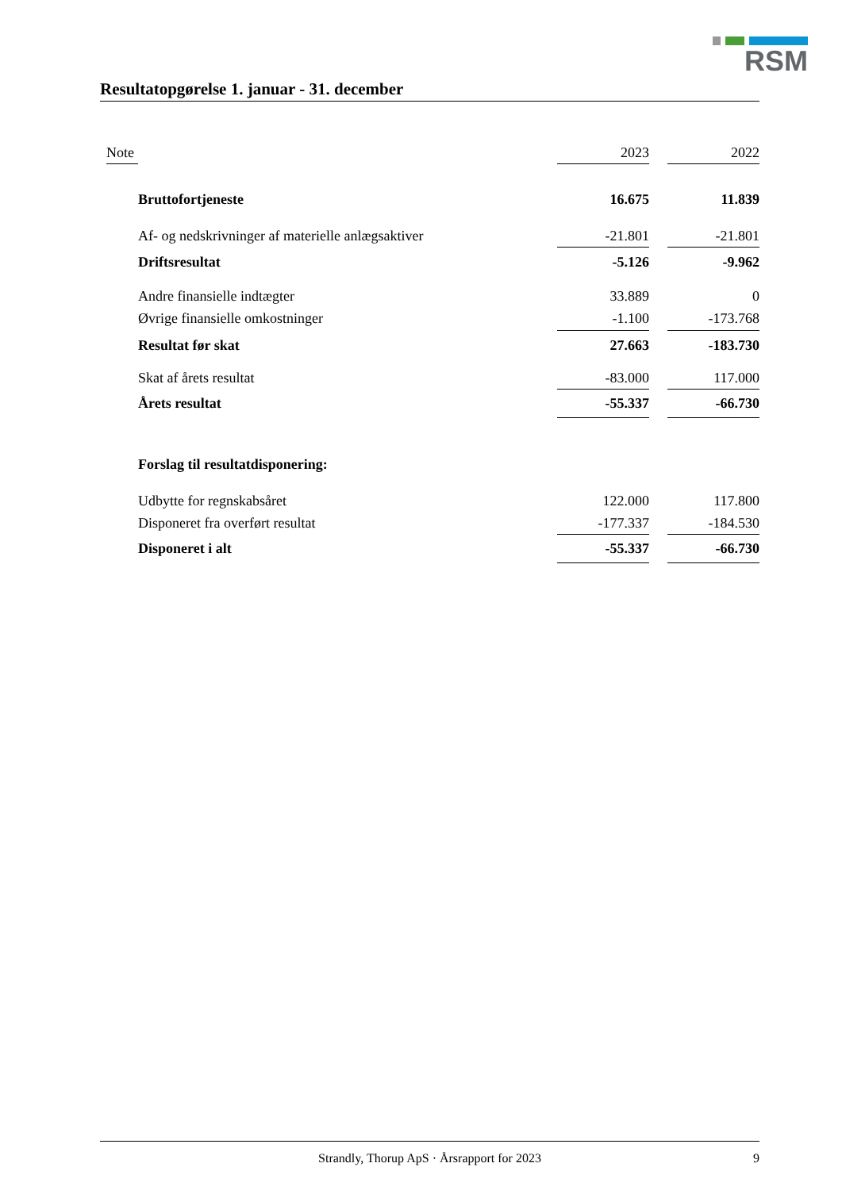RSM
Resultatopgørelse 1. januar - 31. december
| | Note | | | 2023 | | 2022 |
| --- | --- | --- | --- | --- | --- | --- |
| | | | Bruttofortjeneste | 16.675 | | 11.839 |
| | | | Af- og nedskrivninger af materielle anlægsaktiver | -21.801 | | -21.801 |
| | | | Driftsresultat | -5.126 | | -9.962 |
| | | | Andre finansielle indtægter | 33.889 | | 0 |
| | | | Øvrige finansielle omkostninger | -1.100 | | -173.768 |
| | | | Resultat før skat | 27.663 | | -183.730 |
| | | | Skat af årets resultat | -83.000 | | 117.000 |
| | | | Årets resultat | -55.337 | | -66.730 |
| | | | Forslag til resultatdisponering: | | | |
| | | | Udbytte for regnskabsåret | 122.000 | | 117.800 |
| | | | Disponeret fra overført resultat | -177.337 | | -184.530 |
| | | | Disponeret i alt | -55.337 | | -66.730 |
Strandly, Thorup ApS · Årsrapport for 2023 9